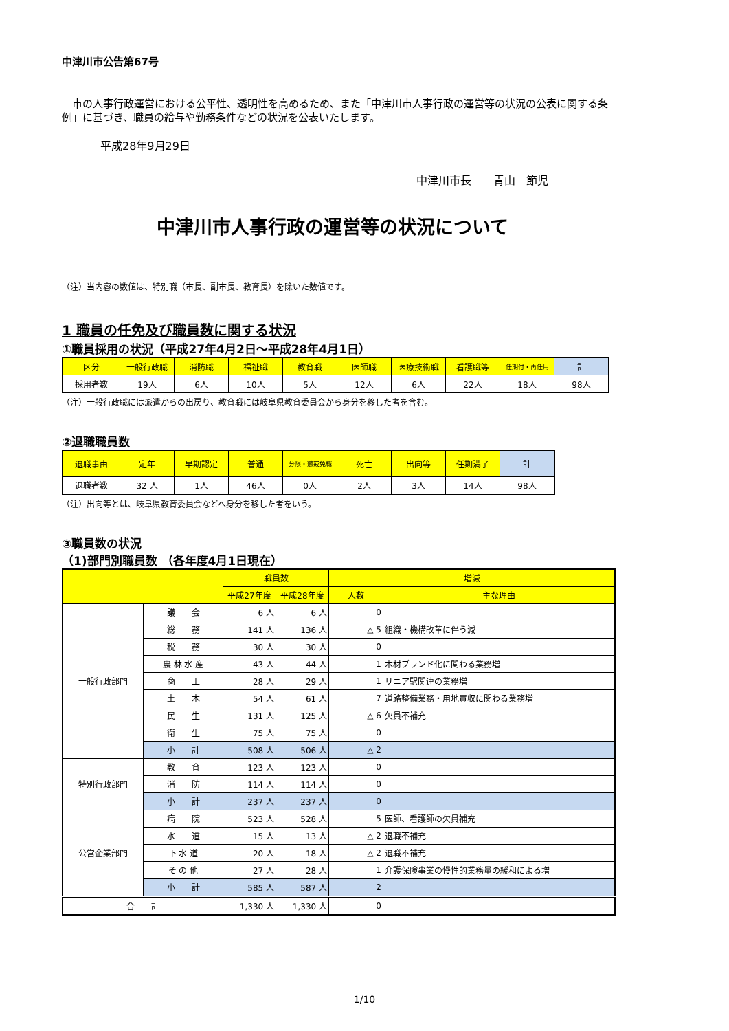中津川市公告第67号
　市の人事行政運営における公平性、透明性を高めるため、また「中津川市人事行政の運営等の状況の公表に関する条例」に基づき、職員の給与や勤務条件などの状況を公表いたします。
平成28年9月29日
中津川市長　　青山　節児
中津川市人事行政の運営等の状況について
（注）当内容の数値は、特別職（市長、副市長、教育長）を除いた数値です。
1 職員の任免及び職員数に関する状況
①職員採用の状況（平成27年4月2日～平成28年4月1日）
| 区分 | 一般行政職 | 消防職 | 福祉職 | 教育職 | 医師職 | 医療技術職 | 看護職等 | 任期付・再任用 | 計 |
| --- | --- | --- | --- | --- | --- | --- | --- | --- | --- |
| 採用者数 | 19人 | 6人 | 10人 | 5人 | 12人 | 6人 | 22人 | 18人 | 98人 |
（注）一般行政職には派遣からの出戻り、教育職には岐阜県教育委員会から身分を移した者を含む。
②退職職員数
| 退職事由 | 定年 | 早期認定 | 普通 | 分限・懲戒免職 | 死亡 | 出向等 | 任期満了 | 計 |
| --- | --- | --- | --- | --- | --- | --- | --- | --- |
| 退職者数 | 32 人 | 1人 | 46人 | 0人 | 2人 | 3人 | 14人 | 98人 |
（注）出向等とは、岐阜県教育委員会などへ身分を移した者をいう。
③職員数の状況
（1)部門別職員数 （各年度4月1日現在）
| | | 職員数 | | 増減 | |
| --- | --- | --- | --- | --- | --- |
| | | 平成27年度 | 平成28年度 | 人数 | 主な理由 |
| 一般行政部門 | 議 会 | 6 人 | 6 人 | 0 | |
| | 総 務 | 141 人 | 136 人 | △ 5 | 組織・機構改革に伴う減 |
| | 税 務 | 30 人 | 30 人 | 0 | |
| | 農 林 水 産 | 43 人 | 44 人 | 1 | 木材ブランド化に関わる業務増 |
| | 商 工 | 28 人 | 29 人 | 1 | リニア駅関連の業務増 |
| | 土 木 | 54 人 | 61 人 | 7 | 道路整備業務・用地買収に関わる業務増 |
| | 民 生 | 131 人 | 125 人 | △ 6 | 欠員不補充 |
| | 衛 生 | 75 人 | 75 人 | 0 | |
| | 小 計 | 508 人 | 506 人 | △ 2 | |
| 特別行政部門 | 教 育 | 123 人 | 123 人 | 0 | |
| | 消 防 | 114 人 | 114 人 | 0 | |
| | 小 計 | 237 人 | 237 人 | 0 | |
| 公営企業部門 | 病 院 | 523 人 | 528 人 | 5 | 医師、看護師の欠員補充 |
| | 水 道 | 15 人 | 13 人 | △ 2 | 退職不補充 |
| | 下 水 道 | 20 人 | 18 人 | △ 2 | 退職不補充 |
| | そ の 他 | 27 人 | 28 人 | 1 | 介護保険事業の慢性的業務量の緩和による増 |
| | 小 計 | 585 人 | 587 人 | 2 | |
| 合 計 | | 1,330 人 | 1,330 人 | 0 | |
1/10